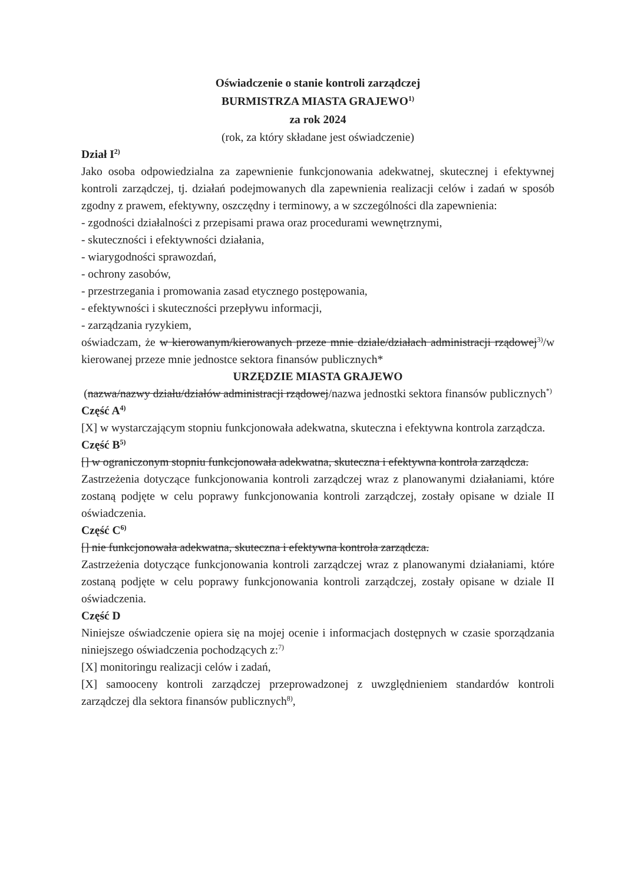Oświadczenie o stanie kontroli zarządczej
BURMISTRZA MIASTA GRAJEWO<sup>1)</sup>
za rok 2024
(rok, za który składane jest oświadczenie)
Dział I<sup>2)</sup>
Jako osoba odpowiedzialna za zapewnienie funkcjonowania adekwatnej, skutecznej i efektywnej kontroli zarządczej, tj. działań podejmowanych dla zapewnienia realizacji celów i zadań w sposób zgodny z prawem, efektywny, oszczędny i terminowy, a w szczególności dla zapewnienia:
- zgodności działalności z przepisami prawa oraz procedurami wewnętrznymi,
- skuteczności i efektywności działania,
- wiarygodności sprawozdań,
- ochrony zasobów,
- przestrzegania i promowania zasad etycznego postępowania,
- efektywności i skuteczności przepływu informacji,
- zarządzania ryzykiem,
oświadczam, że w kierowanym/kierowanych przeze mnie dziale/działach administracji rządowej<sup>3)</sup>/w kierowanej przeze mnie jednostce sektora finansów publicznych*
URZĘDZIE MIASTA GRAJEWO
(nazwa/nazwy działu/działów administracji rządowej/nazwa jednostki sektora finansów publicznych<sup>*)</sup>
Część A<sup>4)</sup>
[X] w wystarczającym stopniu funkcjonowała adekwatna, skuteczna i efektywna kontrola zarządcza.
Część B<sup>5)</sup>
[] w ograniczonym stopniu funkcjonowała adekwatna, skuteczna i efektywna kontrola zarządcza.
Zastrzeżenia dotyczące funkcjonowania kontroli zarządczej wraz z planowanymi działaniami, które zostaną podjęte w celu poprawy funkcjonowania kontroli zarządczej, zostały opisane w dziale II oświadczenia.
Część C<sup>6)</sup>
[] nie funkcjonowała adekwatna, skuteczna i efektywna kontrola zarządcza.
Zastrzeżenia dotyczące funkcjonowania kontroli zarządczej wraz z planowanymi działaniami, które zostaną podjęte w celu poprawy funkcjonowania kontroli zarządczej, zostały opisane w dziale II oświadczenia.
Część D
Niniejsze oświadczenie opiera się na mojej ocenie i informacjach dostępnych w czasie sporządzania niniejszego oświadczenia pochodzących z:<sup>7)</sup>
[X] monitoringu realizacji celów i zadań,
[X] samooceny kontroli zarządczej przeprowadzonej z uwzględnieniem standardów kontroli zarządczej dla sektora finansów publicznych<sup>8)</sup>,